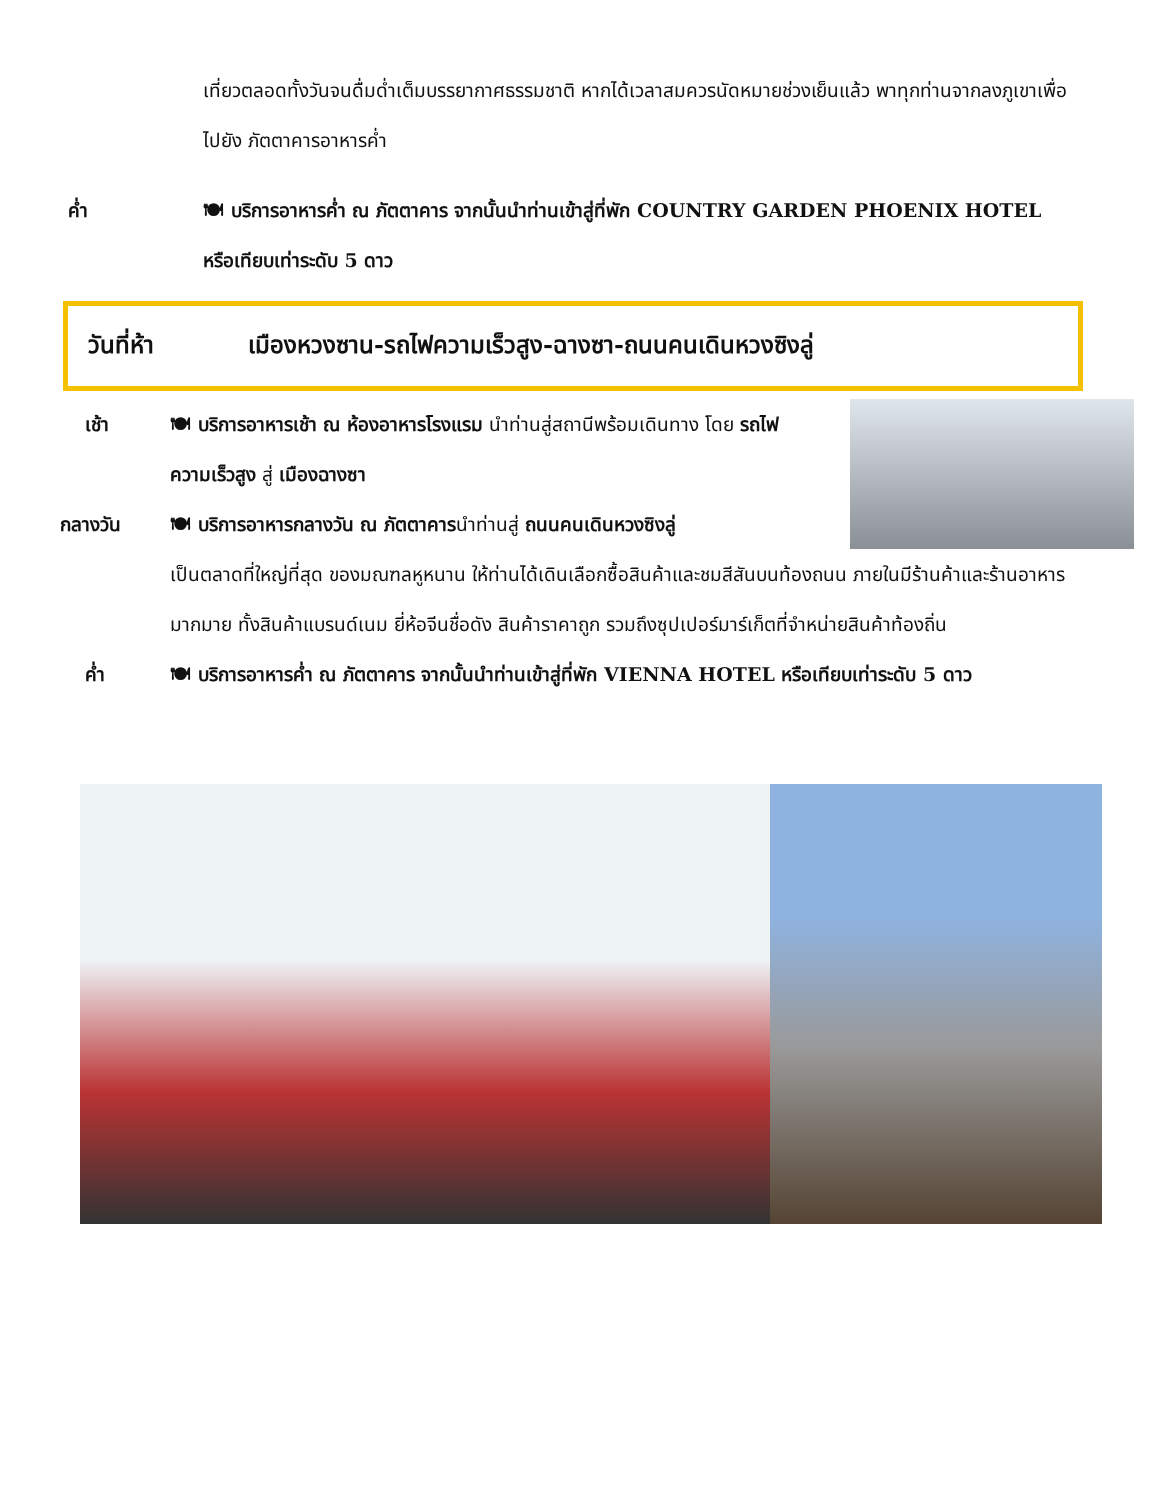เที่ยวตลอดทั้งวันจนดื่มด่ำเต็มบรรยากาศธรรมชาติ หากได้เวลาสมควรนัดหมายช่วงเย็นแล้ว พาทุกท่านจากลงภูเขาเพื่อไปยัง ภัตตาคารอาหารค่ำ
ค่ำ 🍽 บริการอาหารค่ำ ณ ภัตตาคาร จากนั้นนำท่านเข้าสู่ที่พัก COUNTRY GARDEN PHOENIX HOTEL หรือเทียบเท่าระดับ 5 ดาว
วันที่ห้า เมืองหวงซาน-รถไฟความเร็วสูง-ฉางซา-ถนนคนเดินหวงซิงลู่
เช้า 🍽 บริการอาหารเช้า ณ ห้องอาหารโรงแรม นำท่านสู่สถานีพร้อมเดินทาง โดย รถไฟความเร็วสูง สู่ เมืองฉางซา
กลางวัน 🍽 บริการอาหารกลางวัน ณ ภัตตาคารนำท่านสู่ ถนนคนเดินหวงซิงลู่
เป็นตลาดที่ใหญ่ที่สุด ของมณฑลหูหนาน ให้ท่านได้เดินเลือกซื้อสินค้าและชมสีสันบนท้องถนน ภายในมีร้านค้าและร้านอาหารมากมาย ทั้งสินค้าแบรนด์เนม ยี่ห้อจีนชื่อดัง สินค้าราคาถูก รวมถึงซุปเปอร์มาร์เก็ตที่จำหน่ายสินค้าท้องถิ่น
ค่ำ 🍽 บริการอาหารค่ำ ณ ภัตตาคาร จากนั้นนำท่านเข้าสู่ที่พัก VIENNA HOTEL หรือเทียบเท่าระดับ 5 ดาว